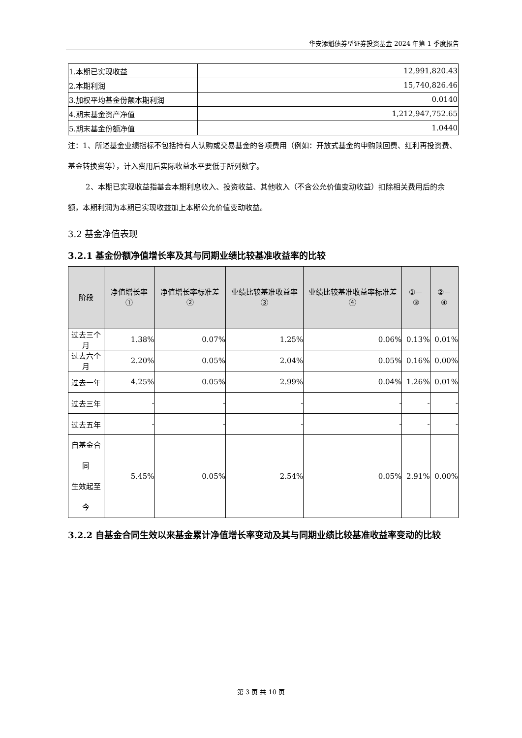华安添魁债券型证券投资基金 2024 年第 1 季度报告
| 1.本期已实现收益 | 12,991,820.43 |
| 2.本期利润 | 15,740,826.46 |
| 3.加权平均基金份额本期利润 | 0.0140 |
| 4.期末基金资产净值 | 1,212,947,752.65 |
| 5.期末基金份额净值 | 1.0440 |
注：1、所述基金业绩指标不包括持有人认购或交易基金的各项费用（例如：开放式基金的申购赎回费、红利再投资费、基金转换费等），计入费用后实际收益水平要低于所列数字。
2、本期已实现收益指基金本期利息收入、投资收益、其他收入（不含公允价值变动收益）扣除相关费用后的余额，本期利润为本期已实现收益加上本期公允价值变动收益。
3.2 基金净值表现
3.2.1 基金份额净值增长率及其与同期业绩比较基准收益率的比较
| 阶段 | 净值增长率① | 净值增长率标准差② | 业绩比较基准收益率③ | 业绩比较基准收益率标准差④ | ①－③ | ②－④ |
| --- | --- | --- | --- | --- | --- | --- |
| 过去三个月 | 1.38% | 0.07% | 1.25% | 0.06% | 0.13% | 0.01% |
| 过去六个月 | 2.20% | 0.05% | 2.04% | 0.05% | 0.16% | 0.00% |
| 过去一年 | 4.25% | 0.05% | 2.99% | 0.04% | 1.26% | 0.01% |
| 过去三年 | - | - | - | - | - | - |
| 过去五年 | - | - | - | - | - | - |
| 自基金合同 生效起至今 | 5.45% | 0.05% | 2.54% | 0.05% | 2.91% | 0.00% |
3.2.2 自基金合同生效以来基金累计净值增长率变动及其与同期业绩比较基准收益率变动的比较
第 3 页 共 10 页